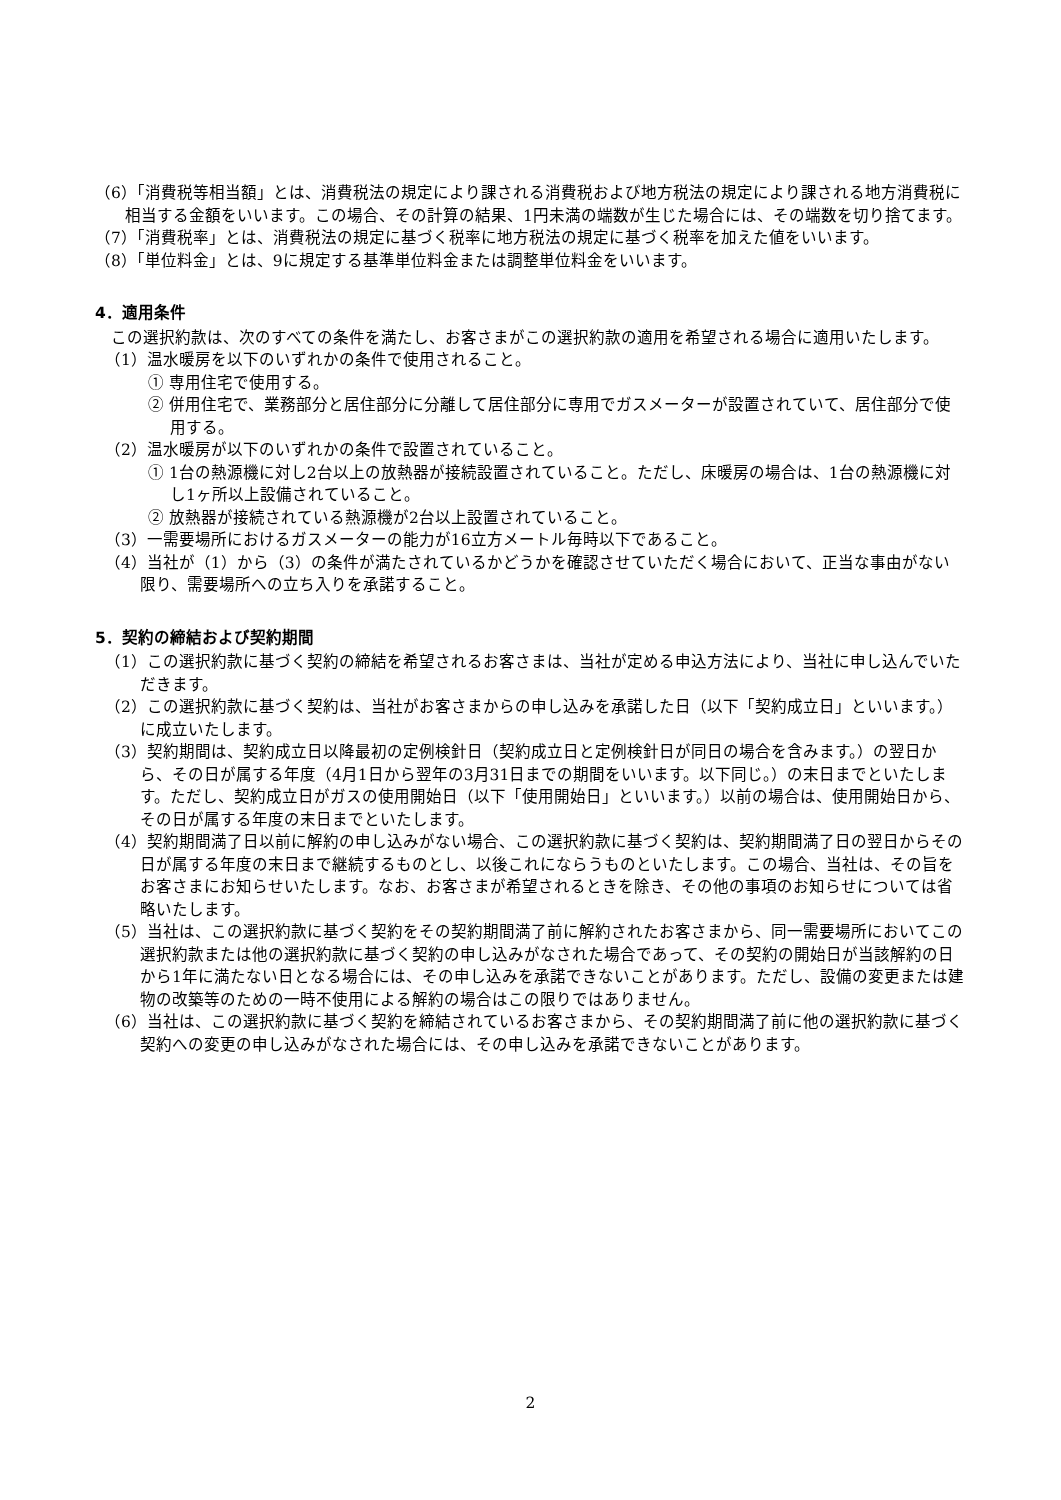（6）「消費税等相当額」とは、消費税法の規定により課される消費税および地方税法の規定により課される地方消費税に相当する金額をいいます。この場合、その計算の結果、1円未満の端数が生じた場合には、その端数を切り捨てます。
（7）「消費税率」とは、消費税法の規定に基づく税率に地方税法の規定に基づく税率を加えた値をいいます。
（8）「単位料金」とは、9に規定する基準単位料金または調整単位料金をいいます。
4．適用条件
　この選択約款は、次のすべての条件を満たし、お客さまがこの選択約款の適用を希望される場合に適用いたします。
（1）温水暖房を以下のいずれかの条件で使用されること。
① 専用住宅で使用する。
② 併用住宅で、業務部分と居住部分に分離して居住部分に専用でガスメーターが設置されていて、居住部分で使用する。
（2）温水暖房が以下のいずれかの条件で設置されていること。
① 1台の熱源機に対し2台以上の放熱器が接続設置されていること。ただし、床暖房の場合は、1台の熱源機に対し1ヶ所以上設備されていること。
② 放熱器が接続されている熱源機が2台以上設置されていること。
（3）一需要場所におけるガスメーターの能力が16立方メートル毎時以下であること。
（4）当社が（1）から（3）の条件が満たされているかどうかを確認させていただく場合において、正当な事由がない限り、需要場所への立ち入りを承諾すること。
5．契約の締結および契約期間
（1）この選択約款に基づく契約の締結を希望されるお客さまは、当社が定める申込方法により、当社に申し込んでいただきます。
（2）この選択約款に基づく契約は、当社がお客さまからの申し込みを承諾した日（以下「契約成立日」といいます。）に成立いたします。
（3）契約期間は、契約成立日以降最初の定例検針日（契約成立日と定例検針日が同日の場合を含みます。）の翌日から、その日が属する年度（4月1日から翌年の3月31日までの期間をいいます。以下同じ。）の末日までといたします。ただし、契約成立日がガスの使用開始日（以下「使用開始日」といいます。）以前の場合は、使用開始日から、その日が属する年度の末日までといたします。
（4）契約期間満了日以前に解約の申し込みがない場合、この選択約款に基づく契約は、契約期間満了日の翌日からその日が属する年度の末日まで継続するものとし、以後これにならうものといたします。この場合、当社は、その旨をお客さまにお知らせいたします。なお、お客さまが希望されるときを除き、その他の事項のお知らせについては省略いたします。
（5）当社は、この選択約款に基づく契約をその契約期間満了前に解約されたお客さまから、同一需要場所においてこの選択約款または他の選択約款に基づく契約の申し込みがなされた場合であって、その契約の開始日が当該解約の日から1年に満たない日となる場合には、その申し込みを承諾できないことがあります。ただし、設備の変更または建物の改築等のための一時不使用による解約の場合はこの限りではありません。
（6）当社は、この選択約款に基づく契約を締結されているお客さまから、その契約期間満了前に他の選択約款に基づく契約への変更の申し込みがなされた場合には、その申し込みを承諾できないことがあります。
2